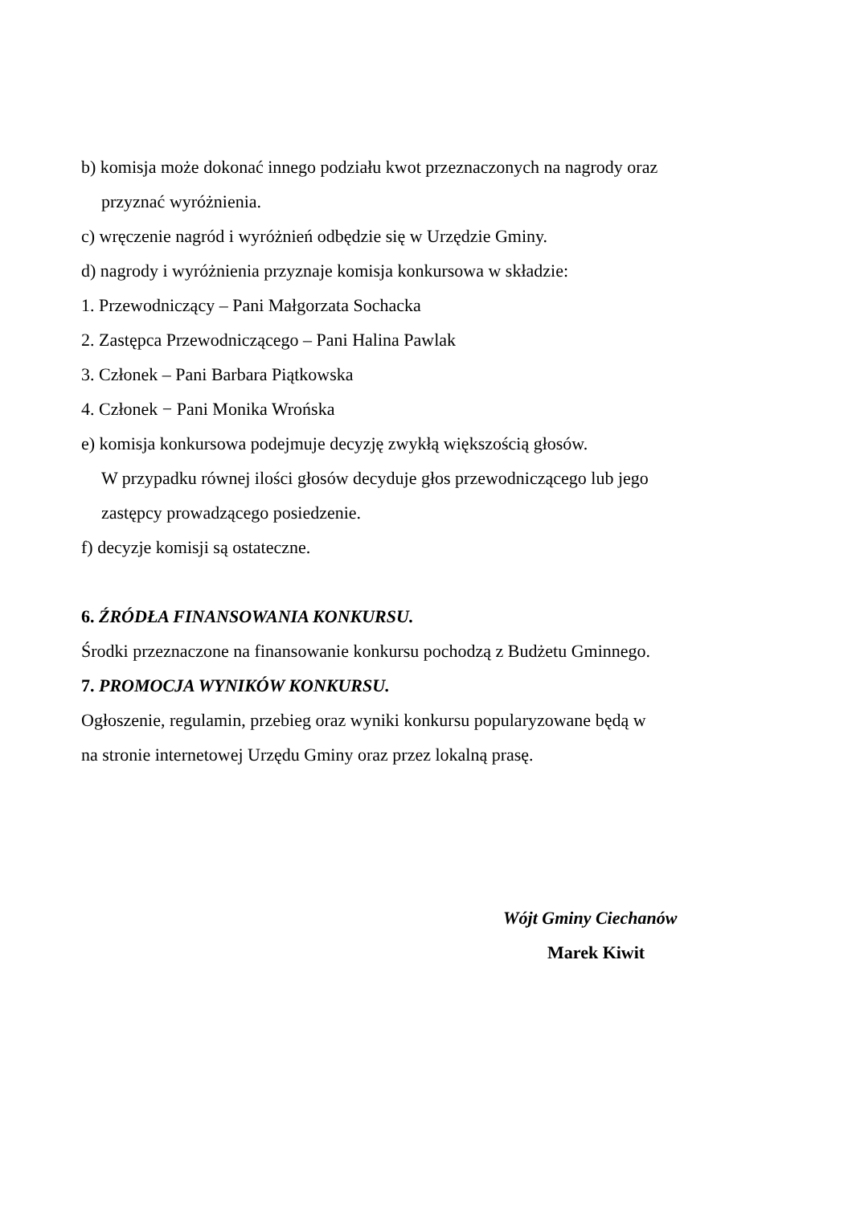b) komisja może dokonać innego podziału kwot przeznaczonych na nagrody oraz
przyznać wyróżnienia.
c) wręczenie nagród i wyróżnień odbędzie się w Urzędzie Gminy.
d) nagrody i wyróżnienia przyznaje komisja konkursowa w składzie:
1. Przewodniczący – Pani Małgorzata Sochacka
2. Zastępca Przewodniczącego – Pani Halina Pawlak
3. Członek – Pani Barbara Piątkowska
4. Członek − Pani Monika Wrońska
e) komisja konkursowa podejmuje decyzję zwykłą większością głosów.
W przypadku równej ilości głosów decyduje głos przewodniczącego lub jego
zastępcy prowadzącego posiedzenie.
f) decyzje komisji są ostateczne.
6. ŹRÓDŁA FINANSOWANIA KONKURSU.
Środki przeznaczone na finansowanie konkursu pochodzą z Budżetu Gminnego.
7. PROMOCJA WYNIKÓW KONKURSU.
Ogłoszenie, regulamin, przebieg oraz wyniki konkursu popularyzowane będą w
na stronie internetowej Urzędu Gminy oraz przez lokalną prasę.
Wójt Gminy Ciechanów
Marek Kiwit